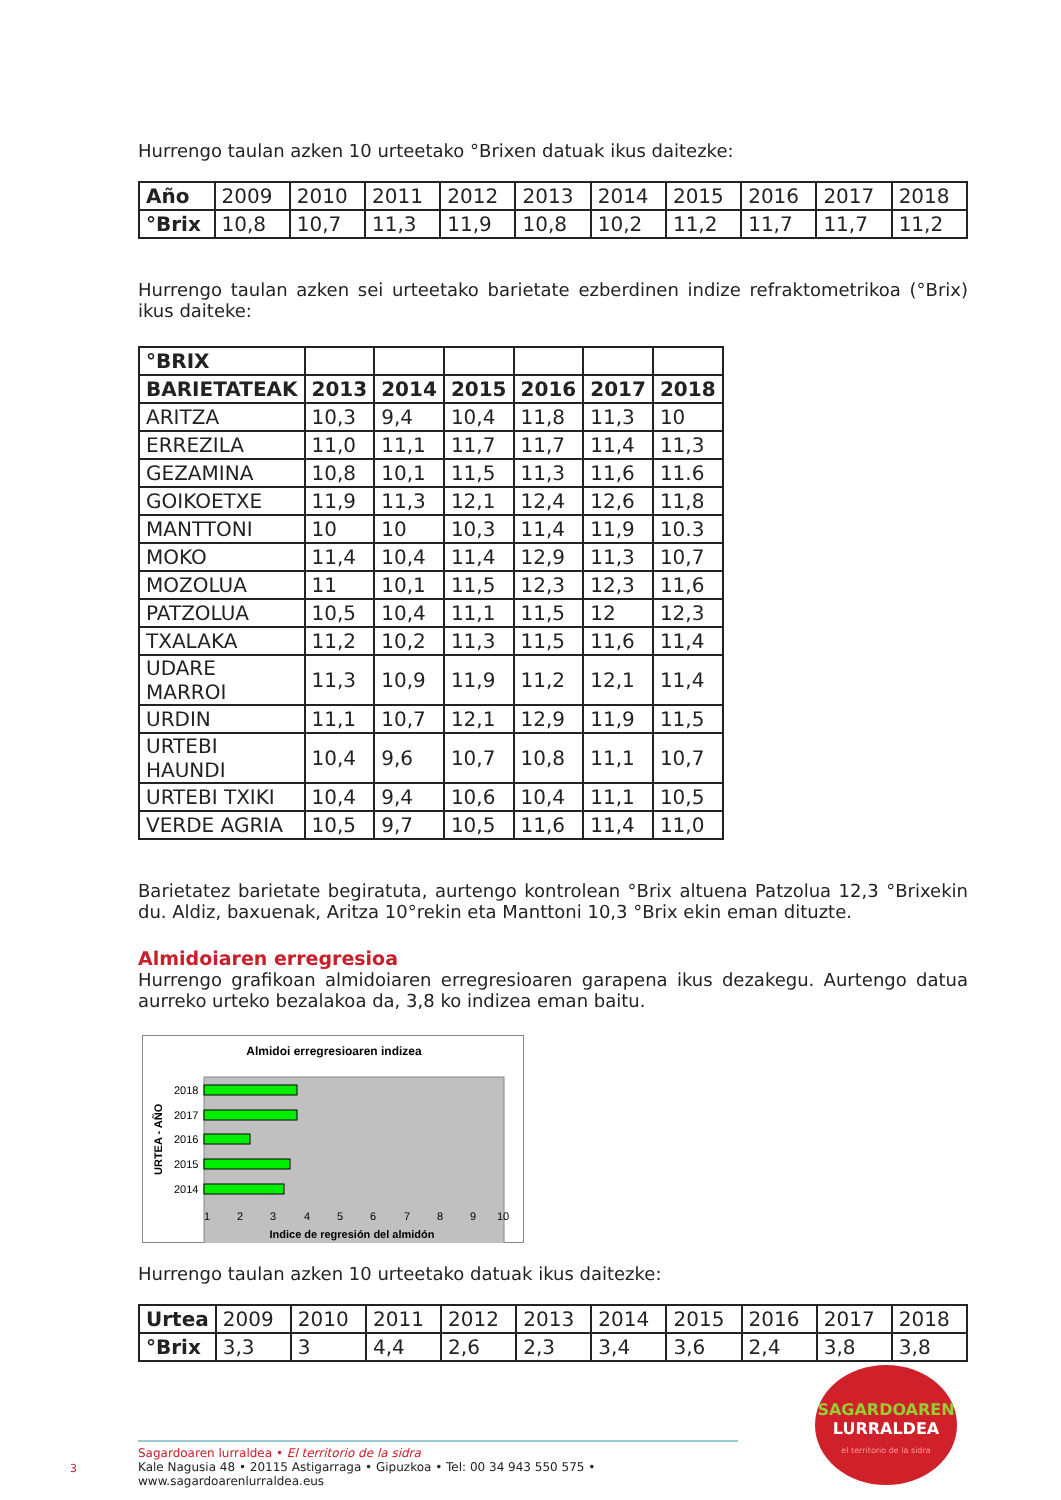Hurrengo taulan azken 10 urteetako °Brixen datuak ikus daitezke:
| Año | 2009 | 2010 | 2011 | 2012 | 2013 | 2014 | 2015 | 2016 | 2017 | 2018 |
| °Brix | 10,8 | 10,7 | 11,3 | 11,9 | 10,8 | 10,2 | 11,2 | 11,7 | 11,7 | 11,2 |
Hurrengo taulan azken sei urteetako barietate ezberdinen indize refraktometrikoa (°Brix) ikus daiteke:
| °BRIX | | | | | | |
| BARIETATEAK | 2013 | 2014 | 2015 | 2016 | 2017 | 2018 |
| ARITZA | 10,3 | 9,4 | 10,4 | 11,8 | 11,3 | 10 |
| ERREZILA | 11,0 | 11,1 | 11,7 | 11,7 | 11,4 | 11,3 |
| GEZAMINA | 10,8 | 10,1 | 11,5 | 11,3 | 11,6 | 11.6 |
| GOIKOETXE | 11,9 | 11,3 | 12,1 | 12,4 | 12,6 | 11,8 |
| MANTTONI | 10 | 10 | 10,3 | 11,4 | 11,9 | 10.3 |
| MOKO | 11,4 | 10,4 | 11,4 | 12,9 | 11,3 | 10,7 |
| MOZOLUA | 11 | 10,1 | 11,5 | 12,3 | 12,3 | 11,6 |
| PATZOLUA | 10,5 | 10,4 | 11,1 | 11,5 | 12 | 12,3 |
| TXALAKA | 11,2 | 10,2 | 11,3 | 11,5 | 11,6 | 11,4 |
| UDARE MARROI | 11,3 | 10,9 | 11,9 | 11,2 | 12,1 | 11,4 |
| URDIN | 11,1 | 10,7 | 12,1 | 12,9 | 11,9 | 11,5 |
| URTEBI HAUNDI | 10,4 | 9,6 | 10,7 | 10,8 | 11,1 | 10,7 |
| URTEBI TXIKI | 10,4 | 9,4 | 10,6 | 10,4 | 11,1 | 10,5 |
| VERDE AGRIA | 10,5 | 9,7 | 10,5 | 11,6 | 11,4 | 11,0 |
Barietatez barietate begiratuta, aurtengo kontrolean °Brix altuena Patzolua 12,3 °Brixekin du. Aldiz, baxuenak, Aritza 10°rekin eta Manttoni 10,3 °Brix ekin eman dituzte.
Almidoiaren erregresioa
Hurrengo grafikoan almidoiaren erregresioaren garapena ikus dezakegu. Aurtengo datua aurreko urteko bezalakoa da, 3,8 ko indizea eman baitu.
Almidoi erregresioaren indizea
2018
2017
2016
2015
2014
1
2
3
4
5
6
7
8
9
10
Indice de regresión del almidón
URTEA - AÑO
Hurrengo taulan azken 10 urteetako datuak ikus daitezke:
| Urtea | 2009 | 2010 | 2011 | 2012 | 2013 | 2014 | 2015 | 2016 | 2017 | 2018 |
| °Brix | 3,3 | 3 | 4,4 | 2,6 | 2,3 | 3,4 | 3,6 | 2,4 | 3,8 | 3,8 |
SAGARDOAREN
LURRALDEA
el territorio de la sidra
Sagardoaren lurraldea • El territorio de la sidra
Kale Nagusia 48 • 20115 Astigarraga • Gipuzkoa • Tel: 00 34 943 550 575 • www.sagardoarenlurraldea.eus
3